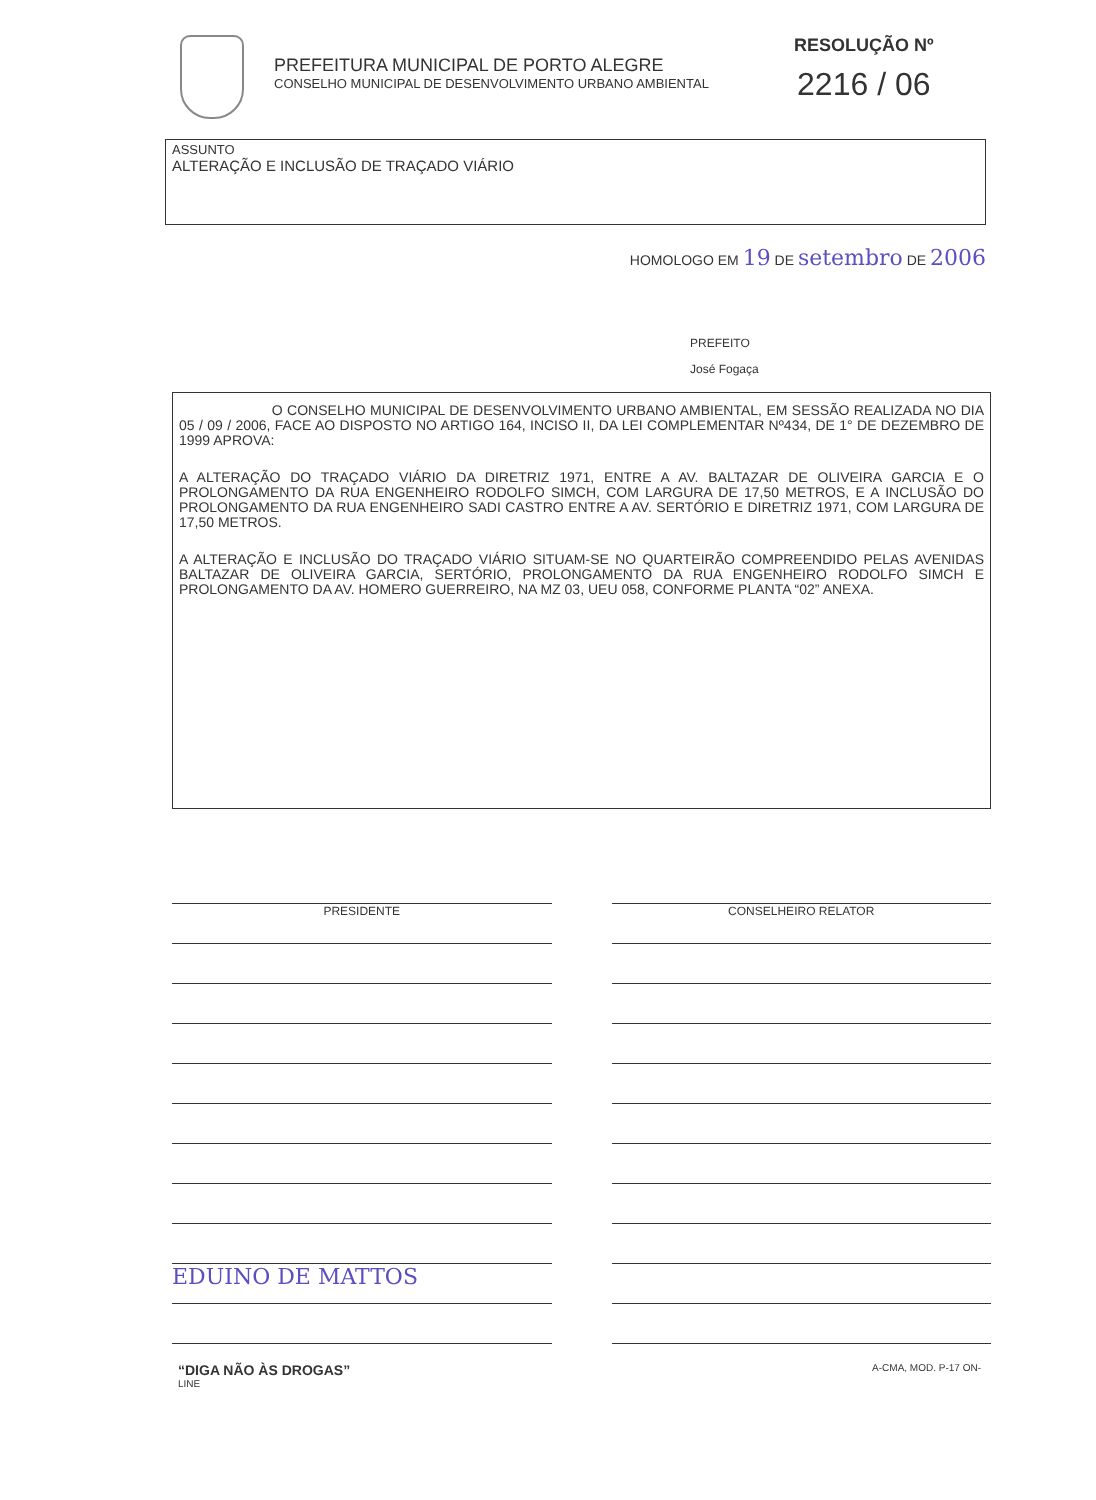PREFEITURA MUNICIPAL DE PORTO ALEGRE
CONSELHO MUNICIPAL DE DESENVOLVIMENTO URBANO AMBIENTAL
RESOLUÇÃO Nº
2216 / 06
ASSUNTO
ALTERAÇÃO E INCLUSÃO DE TRAÇADO VIÁRIO
HOMOLOGO EM 19 DE setembro DE 2006
PREFEITO
José Fogaça
O CONSELHO MUNICIPAL DE DESENVOLVIMENTO URBANO AMBIENTAL, EM SESSÃO REALIZADA NO DIA 05 / 09 / 2006, FACE AO DISPOSTO NO ARTIGO 164, INCISO II, DA LEI COMPLEMENTAR Nº434, DE 1° DE DEZEMBRO DE 1999 APROVA:
A ALTERAÇÃO DO TRAÇADO VIÁRIO DA DIRETRIZ 1971, ENTRE A AV. BALTAZAR DE OLIVEIRA GARCIA E O PROLONGAMENTO DA RUA ENGENHEIRO RODOLFO SIMCH, COM LARGURA DE 17,50 METROS, E A INCLUSÃO DO PROLONGAMENTO DA RUA ENGENHEIRO SADI CASTRO ENTRE A AV. SERTÓRIO E DIRETRIZ 1971, COM LARGURA DE 17,50 METROS.
A ALTERAÇÃO E INCLUSÃO DO TRAÇADO VIÁRIO SITUAM-SE NO QUARTEIRÃO COMPREENDIDO PELAS AVENIDAS BALTAZAR DE OLIVEIRA GARCIA, SERTÓRIO, PROLONGAMENTO DA RUA ENGENHEIRO RODOLFO SIMCH E PROLONGAMENTO DA AV. HOMERO GUERREIRO, NA MZ 03, UEU 058, CONFORME PLANTA “02” ANEXA.
PRESIDENTE
EDUINO DE MATTOS
CONSELHEIRO RELATOR
“DIGA NÃO ÀS DROGAS”
LINE
A-CMA, MOD. P-17 ON-